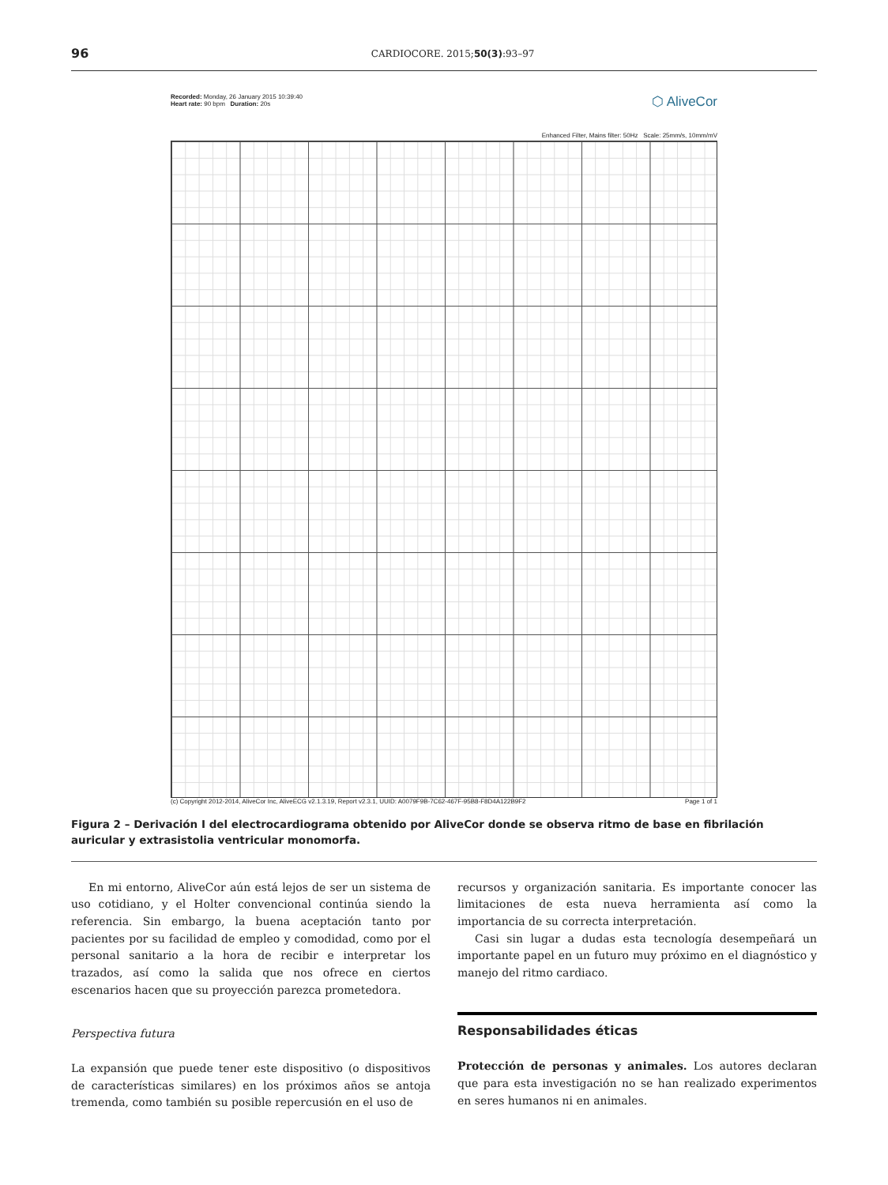96 CARDIOCORE. 2015;50(3):93–97
Recorded: Monday, 26 January 2015 10:39:40
Heart rate: 90 bpm Duration: 20s
⬡ AliveCor
Enhanced Filter, Mains filter: 50Hz Scale: 25mm/s, 10mm/mV
(c) Copyright 2012-2014, AliveCor Inc, AliveECG v2.1.3.19, Report v2.3.1, UUID: A0079F9B-7C62-467F-95B8-F8D4A122B9F2 Page 1 of 1
Figura 2 – Derivación I del electrocardiograma obtenido por AliveCor donde se observa ritmo de base en fibrilación auricular y extrasistolia ventricular monomorfa.
En mi entorno, AliveCor aún está lejos de ser un sistema de uso cotidiano, y el Holter convencional continúa siendo la referencia. Sin embargo, la buena aceptación tanto por pacientes por su facilidad de empleo y comodidad, como por el personal sanitario a la hora de recibir e interpretar los trazados, así como la salida que nos ofrece en ciertos escenarios hacen que su proyección parezca prometedora.
Perspectiva futura
La expansión que puede tener este dispositivo (o dispositivos de características similares) en los próximos años se antoja tremenda, como también su posible repercusión en el uso de
recursos y organización sanitaria. Es importante conocer las limitaciones de esta nueva herramienta así como la importancia de su correcta interpretación.
Casi sin lugar a dudas esta tecnología desempeñará un importante papel en un futuro muy próximo en el diagnóstico y manejo del ritmo cardiaco.
Responsabilidades éticas
Protección de personas y animales. Los autores declaran que para esta investigación no se han realizado experimentos en seres humanos ni en animales.